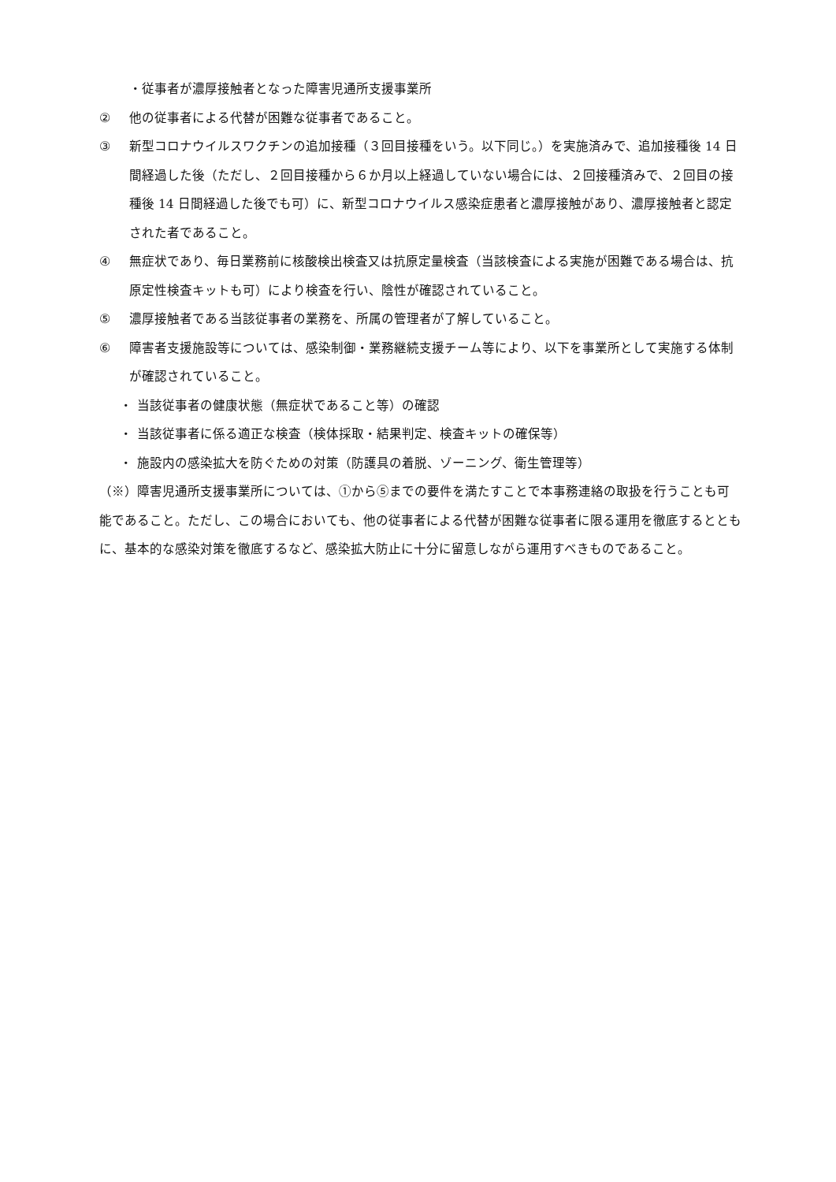・従事者が濃厚接触者となった障害児通所支援事業所
② 他の従事者による代替が困難な従事者であること。
③ 新型コロナウイルスワクチンの追加接種（３回目接種をいう。以下同じ。）を実施済みで、追加接種後 14 日間経過した後（ただし、２回目接種から６か月以上経過していない場合には、２回接種済みで、２回目の接種後 14 日間経過した後でも可）に、新型コロナウイルス感染症患者と濃厚接触があり、濃厚接触者と認定された者であること。
④ 無症状であり、毎日業務前に核酸検出検査又は抗原定量検査（当該検査による実施が困難である場合は、抗原定性検査キットも可）により検査を行い、陰性が確認されていること。
⑤ 濃厚接触者である当該従事者の業務を、所属の管理者が了解していること。
⑥ 障害者支援施設等については、感染制御・業務継続支援チーム等により、以下を事業所として実施する体制が確認されていること。
・ 当該従事者の健康状態（無症状であること等）の確認
・ 当該従事者に係る適正な検査（検体採取・結果判定、検査キットの確保等）
・ 施設内の感染拡大を防ぐための対策（防護具の着脱、ゾーニング、衛生管理等）
（※）障害児通所支援事業所については、①から⑤までの要件を満たすことで本事務連絡の取扱を行うことも可能であること。ただし、この場合においても、他の従事者による代替が困難な従事者に限る運用を徹底するとともに、基本的な感染対策を徹底するなど、感染拡大防止に十分に留意しながら運用すべきものであること。